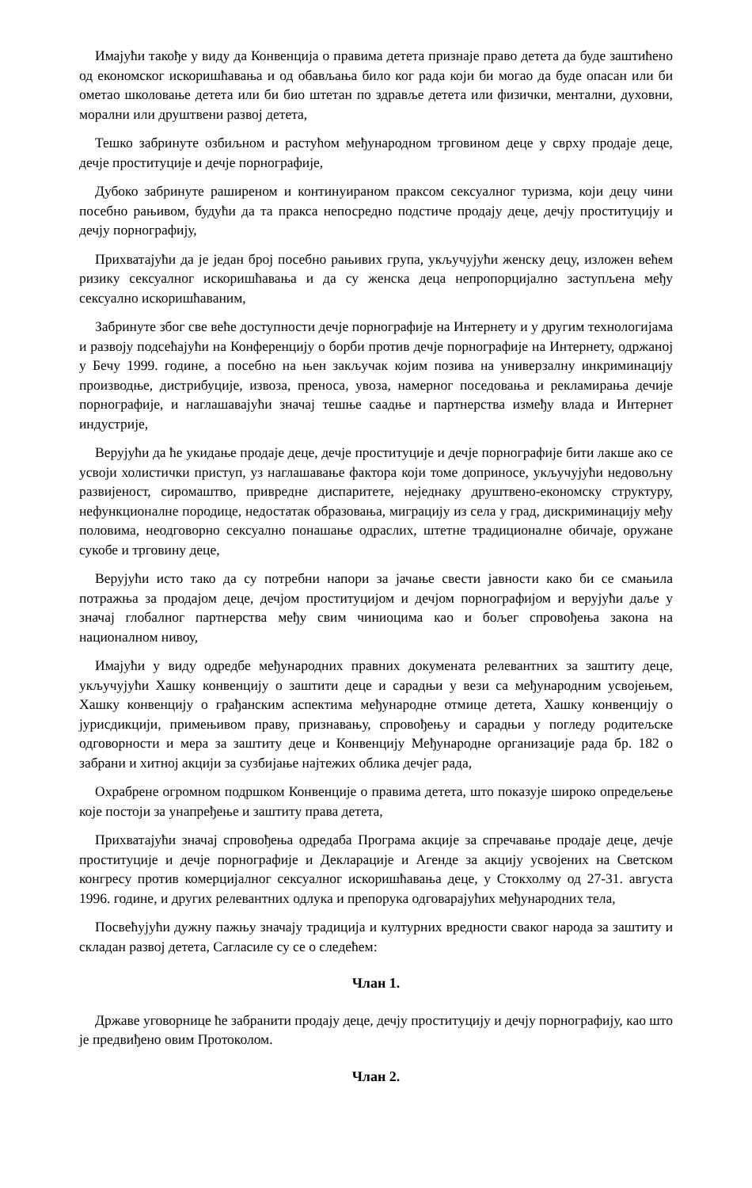Имајући такође у виду да Конвенција о правима детета признаје право детета да буде заштићено од економског искоришћавања и од обављања било ког рада који би могао да буде опасан или би ометао школовање детета или би био штетан по здравље детета или физички, ментални, духовни, морални или друштвени развој детета,
Тешко забринуте озбиљном и растућом међународном трговином деце у сврху продаје деце, дечје проституције и дечје порнографије,
Дубоко забринуте раширеном и континуираном праксом сексуалног туризма, који децу чини посебно рањивом, будући да та пракса непосредно подстиче продају деце, дечју проституцију и дечју порнографију,
Прихватајући да је један број посебно рањивих група, укључујући женску децу, изложен већем ризику сексуалног искоришћавања и да су женска деца непропорцијално заступљена међу сексуално искоришћаваним,
Забринуте због све веће доступности дечје порнографије на Интернету и у другим технологијама и развоју подсећајући на Конференцију о борби против дечје порнографије на Интернету, одржаној у Бечу 1999. године, а посебно на њен закључак којим позива на универзалну инкриминацију производње, дистрибуције, извоза, преноса, увоза, намерног поседовања и рекламирања дечије порнографије, и наглашавајући значај тешње саадње и партнерства између влада и Интернет индустрије,
Верујући да ће укидање продаје деце, дечје проституције и дечје порнографије бити лакше ако се усвоји холистички приступ, уз наглашавање фактора који томе доприносе, укључујући недовољну развијеност, сиромаштво, привредне диспаритете, неједнаку друштвено-економску структуру, нефункционалне породице, недостатак образовања, миграцију из села у град, дискриминацију међу половима, неодговорно сексуално понашање одраслих, штетне традиционалне обичаје, оружане сукобе и трговину деце,
Верујући исто тако да су потребни напори за јачање свести јавности како би се смањила потражња за продајом деце, дечјом проституцијом и дечјом порнографијом и верујући даље у значај глобалног партнерства међу свим чиниоцима као и бољег спровођења закона на националном нивоу,
Имајући у виду одредбе међународних правних докумената релевантних за заштиту деце, укључујући Хашку конвенцију о заштити деце и сарадњи у вези са међународним усвојењем, Хашку конвенцију о грађанским аспектима међународне отмице детета, Хашку конвенцију о јурисдикцији, примењивом праву, признавању, спровођењу и сарадњи у погледу родитељске одговорности и мера за заштиту деце и Конвенцију Међународне организације рада бр. 182 о забрани и хитној акцији за сузбијање најтежих облика дечјег рада,
Охрабрене огромном подршком Конвенције о правима детета, што показује широко опредељење које постоји за унапређење и заштиту права детета,
Прихватајући значај спровођења одредаба Програма акције за спречавање продаје деце, дечје проституције и дечје порнографије и Декларације и Агенде за акцију усвојених на Светском конгресу против комерцијалног сексуалног искоришћавања деце, у Стокхолму од 27-31. августа 1996. године, и других релевантних одлука и препорука одговарајућих међународних тела,
Посвећујући дужну пажњу значају традиција и културних вредности сваког народа за заштиту и складан развој детета, Сагласиле су се о следећем:
Члан 1.
Државе уговорнице ће забранити продају деце, дечју проституцију и дечју порнографију, као што је предвиђено овим Протоколом.
Члан 2.